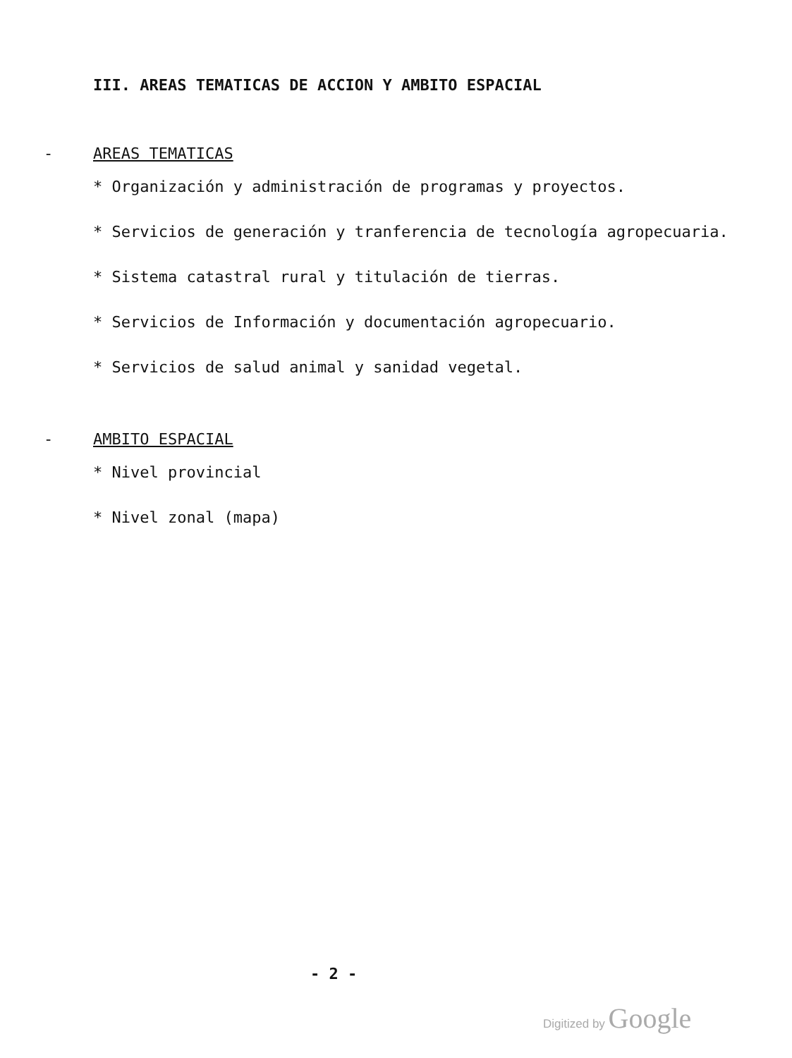III. AREAS TEMATICAS DE ACCION Y AMBITO ESPACIAL
- AREAS TEMATICAS
* Organización y administración de programas y proyectos.
* Servicios de generación y tranferencia de tecnología agropecuaria.
* Sistema catastral rural y titulación de tierras.
* Servicios de Información y documentación agropecuario.
* Servicios de salud animal y sanidad vegetal.
- AMBITO ESPACIAL
* Nivel provincial
* Nivel zonal (mapa)
- 2 -
Digitized by Google